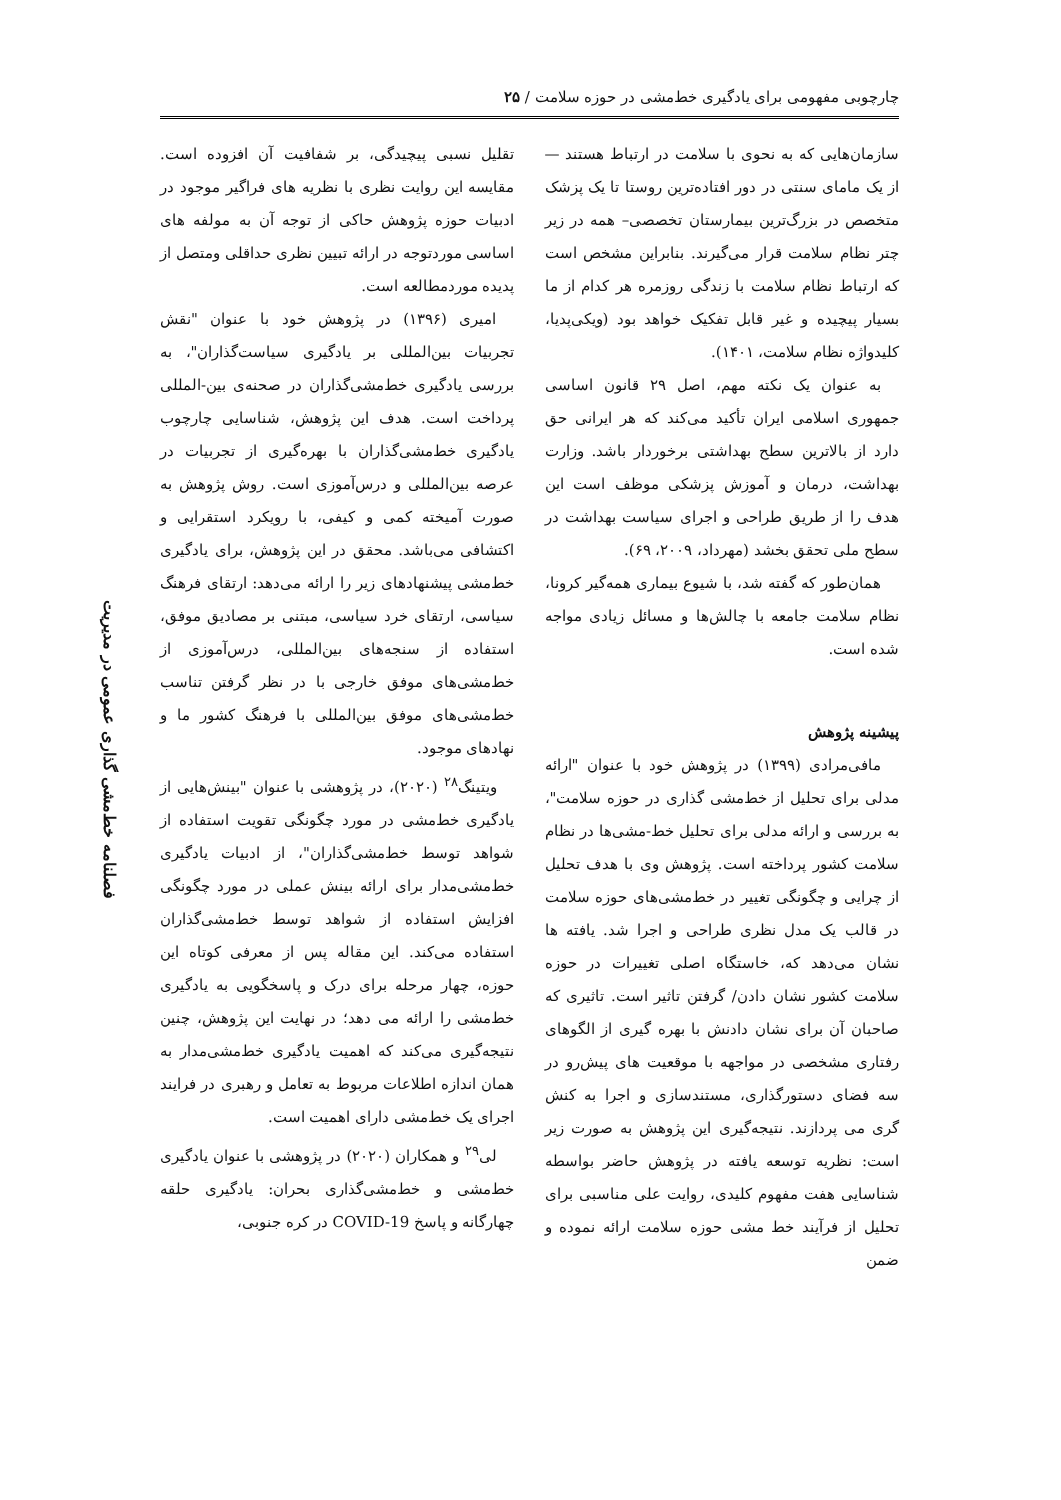چارچوبی مفهومی برای یادگیری خط‌مشی در حوزه سلامت / ۲۵
فصلنامه خط‌مشی گذاری عمومی در مدیریت
سازمان‌هایی که به نحوی با سلامت در ارتباط هستند —از یک مامای سنتی در دور افتاده‌ترین روستا تا یک پزشک متخصص در بزرگ‌ترین بیمارستان تخصصی– همه در زیر چتر نظام سلامت قرار می‌گیرند. بنابراین مشخص است که ارتباط نظام سلامت با زندگی روزمره هر کدام از ما بسیار پیچیده و غیر قابل تفکیک خواهد بود (ویکی‌پدیا، کلیدواژه نظام سلامت، ۱۴۰۱).
به عنوان یک نکته مهم، اصل ۲۹ قانون اساسی جمهوری اسلامی ایران تأکید می‌کند که هر ایرانی حق دارد از بالاترین سطح بهداشتی برخوردار باشد. وزارت بهداشت، درمان و آموزش پزشکی موظف است این هدف را از طریق طراحی و اجرای سیاست بهداشت در سطح ملی تحقق بخشد (مهرداد، ۲۰۰۹، ۶۹).
همان‌طور که گفته شد، با شیوع بیماری همه‌گیر کرونا، نظام سلامت جامعه با چالش‌ها و مسائل زیادی مواجه شده است.
پیشینه پژوهش
مافی‌مرادی (۱۳۹۹) در پژوهش خود با عنوان "ارائه مدلی برای تحلیل از خط‌مشی گذاری در حوزه سلامت"، به بررسی و ارائه مدلی برای تحلیل خط-مشی‌ها در نظام سلامت کشور پرداخته است. پژوهش وی با هدف تحلیل از چرایی و چگونگی تغییر در خط‌مشی‌های حوزه سلامت در قالب یک مدل نظری طراحی و اجرا شد. یافته ها نشان می‌دهد که، خاستگاه اصلی تغییرات در حوزه سلامت کشور نشان دادن/ گرفتن تاثیر است. تاثیری که صاحبان آن برای نشان دادنش با بهره گیری از الگوهای رفتاری مشخصی در مواجهه با موقعیت های پیش‌رو در سه فضای دستورگذاری، مستندسازی و اجرا به کنش گری می پردازند. نتیجه‌گیری این پژوهش به صورت زیر است: نظریه توسعه یافته در پژوهش حاضر بواسطه شناسایی هفت مفهوم کلیدی، روایت علی مناسبی برای تحلیل از فرآیند خط مشی حوزه سلامت ارائه نموده و ضمن
تقلیل نسبی پیچیدگی، بر شفافیت آن افزوده است. مقایسه این روایت نظری با نظریه های فراگیر موجود در ادبیات حوزه پژوهش حاکی از توجه آن به مولفه های اساسی موردتوجه در ارائه تبیین نظری حداقلی ومتصل از پدیده موردمطالعه است.
امیری (۱۳۹۶) در پژوهش خود با عنوان "نقش تجربیات بین‌المللی بر یادگیری سیاست‌گذاران"، به بررسی یادگیری خط‌مشی‌گذاران در صحنه‌ی بین-المللی پرداخت است. هدف این پژوهش، شناسایی چارچوب یادگیری خط‌مشی‌گذاران با بهره‌گیری از تجربیات در عرصه بین‌المللی و درس‌آموزی است. روش پژوهش به صورت آمیخته کمی و کیفی، با رویکرد استقرایی و اکتشافی می‌باشد. محقق در این پژوهش، برای یادگیری خط‌مشی پیشنهادهای زیر را ارائه می‌دهد: ارتقای فرهنگ سیاسی، ارتقای خرد سیاسی، مبتنی بر مصادیق موفق، استفاده از سنجه‌های بین‌المللی، درس‌آموزی از خط‌مشی‌های موفق خارجی با در نظر گرفتن تناسب خط‌مشی‌های موفق بین‌المللی با فرهنگ کشور ما و نهادهای موجود.
ویتینگ<sup>۲۸</sup> (۲۰۲۰)، در پژوهشی با عنوان "بینش‌هایی از یادگیری خط‌مشی در مورد چگونگی تقویت استفاده از شواهد توسط خط‌مشی‌گذاران"، از ادبیات یادگیری خط‌مشی‌مدار برای ارائه بینش عملی در مورد چگونگی افزایش استفاده از شواهد توسط خط‌مشی‌گذاران استفاده می‌کند. این مقاله پس از معرفی کوتاه این حوزه، چهار مرحله برای درک و پاسخگویی به یادگیری خط‌مشی را ارائه می دهد؛ در نهایت این پژوهش، چنین نتیجه‌گیری می‌کند که اهمیت یادگیری خط‌مشی‌مدار به همان اندازه اطلاعات مربوط به تعامل و رهبری در فرایند اجرای یک خط‌مشی دارای اهمیت است.
لی<sup>۲۹</sup> و همکاران (۲۰۲۰) در پژوهشی با عنوان یادگیری خط‌مشی و خط‌مشی‌گذاری بحران: یادگیری حلقه چهارگانه و پاسخ COVID-19 در کره جنوبی،